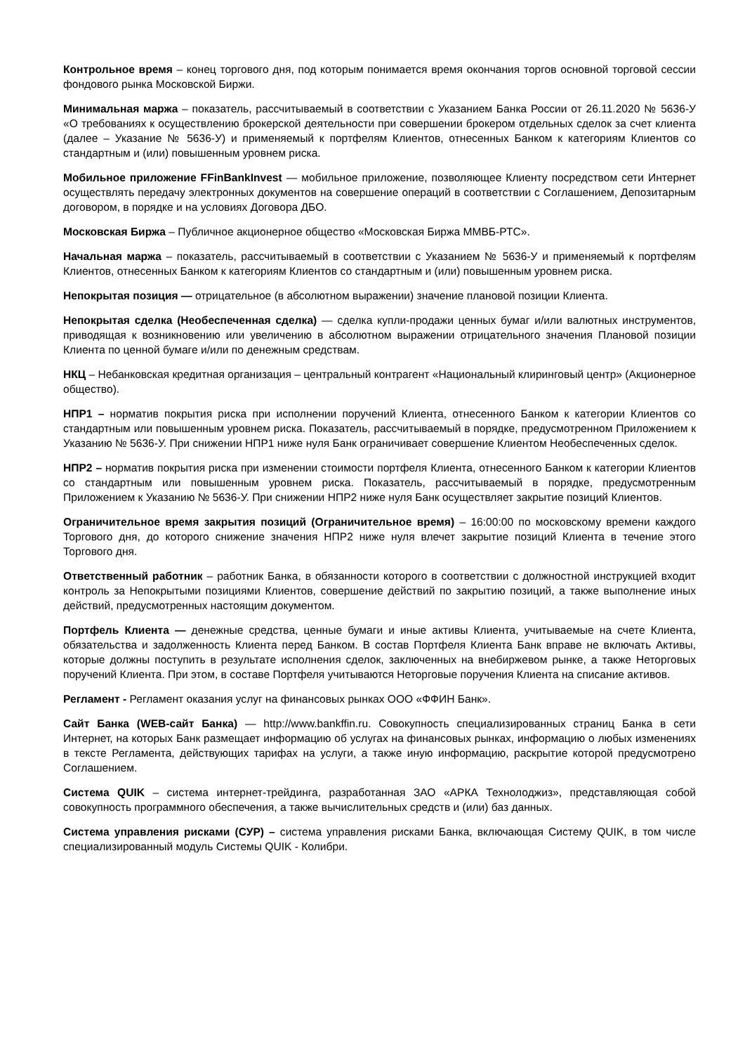Контрольное время – конец торгового дня, под которым понимается время окончания торгов основной торговой сессии фондового рынка Московской Биржи.
Минимальная маржа – показатель, рассчитываемый в соответствии с Указанием Банка России от 26.11.2020 № 5636-У «О требованиях к осуществлению брокерской деятельности при совершении брокером отдельных сделок за счет клиента (далее – Указание № 5636-У) и применяемый к портфелям Клиентов, отнесенных Банком к категориям Клиентов со стандартным и (или) повышенным уровнем риска.
Мобильное приложение FFinBankInvest — мобильное приложение, позволяющее Клиенту посредством сети Интернет осуществлять передачу электронных документов на совершение операций в соответствии с Соглашением, Депозитарным договором, в порядке и на условиях Договора ДБО.
Московская Биржа – Публичное акционерное общество «Московская Биржа ММВБ-РТС».
Начальная маржа – показатель, рассчитываемый в соответствии с Указанием № 5636-У и применяемый к портфелям Клиентов, отнесенных Банком к категориям Клиентов со стандартным и (или) повышенным уровнем риска.
Непокрытая позиция — отрицательное (в абсолютном выражении) значение плановой позиции Клиента.
Непокрытая сделка (Необеспеченная сделка) — сделка купли-продажи ценных бумаг и/или валютных инструментов, приводящая к возникновению или увеличению в абсолютном выражении отрицательного значения Плановой позиции Клиента по ценной бумаге и/или по денежным средствам.
НКЦ – Небанковская кредитная организация – центральный контрагент «Национальный клиринговый центр» (Акционерное общество).
НПР1 – норматив покрытия риска при исполнении поручений Клиента, отнесенного Банком к категории Клиентов со стандартным или повышенным уровнем риска. Показатель, рассчитываемый в порядке, предусмотренном Приложением к Указанию № 5636-У. При снижении НПР1 ниже нуля Банк ограничивает совершение Клиентом Необеспеченных сделок.
НПР2 – норматив покрытия риска при изменении стоимости портфеля Клиента, отнесенного Банком к категории Клиентов со стандартным или повышенным уровнем риска. Показатель, рассчитываемый в порядке, предусмотренным Приложением к Указанию № 5636-У. При снижении НПР2 ниже нуля Банк осуществляет закрытие позиций Клиентов.
Ограничительное время закрытия позиций (Ограничительное время) – 16:00:00 по московскому времени каждого Торгового дня, до которого снижение значения НПР2 ниже нуля влечет закрытие позиций Клиента в течение этого Торгового дня.
Ответственный работник – работник Банка, в обязанности которого в соответствии с должностной инструкцией входит контроль за Непокрытыми позициями Клиентов, совершение действий по закрытию позиций, а также выполнение иных действий, предусмотренных настоящим документом.
Портфель Клиента — денежные средства, ценные бумаги и иные активы Клиента, учитываемые на счете Клиента, обязательства и задолженность Клиента перед Банком. В состав Портфеля Клиента Банк вправе не включать Активы, которые должны поступить в результате исполнения сделок, заключенных на внебиржевом рынке, а также Неторговых поручений Клиента. При этом, в составе Портфеля учитываются Неторговые поручения Клиента на списание активов.
Регламент - Регламент оказания услуг на финансовых рынках ООО «ФФИН Банк».
Сайт Банка (WEB-сайт Банка) — http://www.bankffin.ru. Совокупность специализированных страниц Банка в сети Интернет, на которых Банк размещает информацию об услугах на финансовых рынках, информацию о любых изменениях в тексте Регламента, действующих тарифах на услуги, а также иную информацию, раскрытие которой предусмотрено Соглашением.
Система QUIK – система интернет-трейдинга, разработанная ЗАО «АРКА Технолоджиз», представляющая собой совокупность программного обеспечения, а также вычислительных средств и (или) баз данных.
Система управления рисками (СУР) – система управления рисками Банка, включающая Систему QUIK, в том числе специализированный модуль Системы QUIK - Колибри.